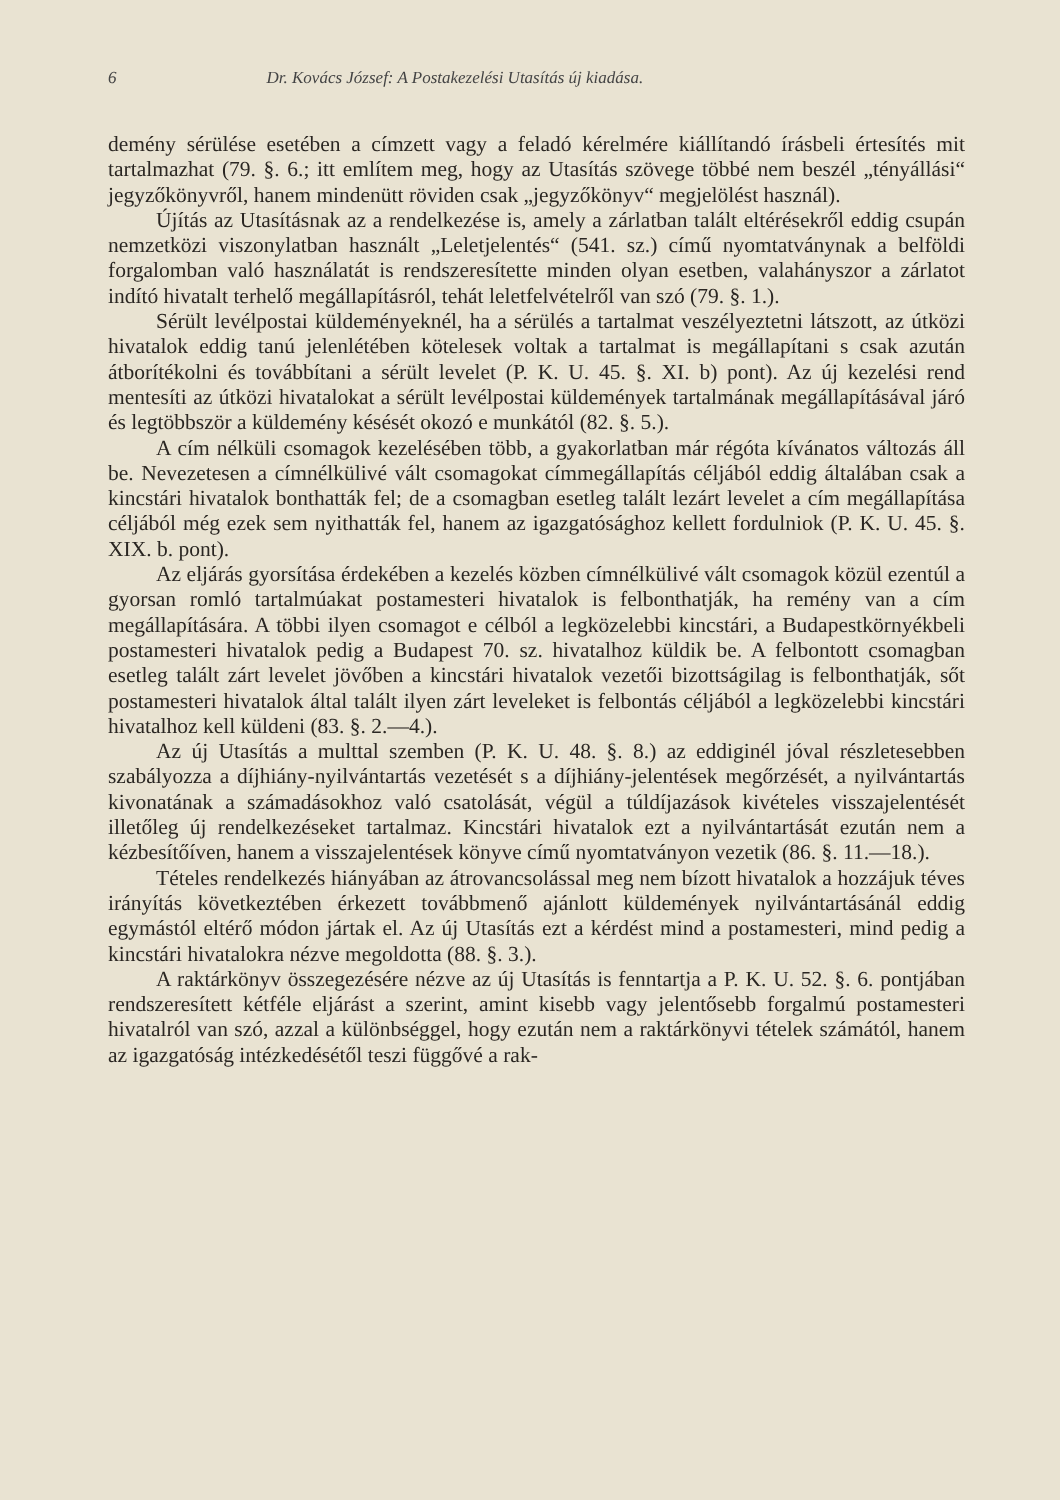6 Dr. Kovács József: A Postakezelési Utasítás új kiadása.
demény sérülése esetében a címzett vagy a feladó kérelmére kiállítandó írásbeli értesítés mit tartalmazhat (79. §. 6.; itt említem meg, hogy az Utasítás szövege többé nem beszél „tényállási“ jegyzőkönyvről, hanem mindenütt röviden csak „jegyzőkönyv“ megjelölést használ).
Újítás az Utasításnak az a rendelkezése is, amely a zárlatban talált eltérésekről eddig csupán nemzetközi viszonylatban használt „Leletjelentés“ (541. sz.) című nyomtatványnak a belföldi forgalomban való használatát is rendszeresítette minden olyan esetben, valahányszor a zárlatot indító hivatalt terhelő megállapításról, tehát leletfelvételről van szó (79. §. 1.).
Sérült levélpostai küldeményeknél, ha a sérülés a tartalmat veszélyeztetni látszott, az útközi hivatalok eddig tanú jelenlétében kötelesek voltak a tartalmat is megállapítani s csak azután átborítékolni és továbbítani a sérült levelet (P. K. U. 45. §. XI. b) pont). Az új kezelési rend mentesíti az útközi hivatalokat a sérült levélpostai küldemények tartalmának megállapításával járó és legtöbbször a küldemény késését okozó e munkától (82. §. 5.).
A cím nélküli csomagok kezelésében több, a gyakorlatban már régóta kívánatos változás áll be. Nevezetesen a címnélkülivé vált csomagokat címmegállapítás céljából eddig általában csak a kincstári hivatalok bonthatták fel; de a csomagban esetleg talált lezárt levelet a cím megállapítása céljából még ezek sem nyithatták fel, hanem az igazgatósághoz kellett fordulniok (P. K. U. 45. §. XIX. b. pont).
Az eljárás gyorsítása érdekében a kezelés közben címnélkülivé vált csomagok közül ezentúl a gyorsan romló tartalmúakat postamesteri hivatalok is felbonthatják, ha remény van a cím megállapítására. A többi ilyen csomagot e célból a legközelebbi kincstári, a Budapestkörnyékbeli postamesteri hivatalok pedig a Budapest 70. sz. hivatalhoz küldik be. A felbontott csomagban esetleg talált zárt levelet jövőben a kincstári hivatalok vezetői bizottságilag is felbonthatják, sőt postamesteri hivatalok által talált ilyen zárt leveleket is felbontás céljából a legközelebbi kincstári hivatalhoz kell küldeni (83. §. 2.—4.).
Az új Utasítás a multtal szemben (P. K. U. 48. §. 8.) az eddiginél jóval részletesebben szabályozza a díjhiány-nyilvántartás vezetését s a díjhiány-jelentések megőrzését, a nyilvántartás kivonatának a számadásokhoz való csatolását, végül a túldíjazások kivételes visszajelentését illetőleg új rendelkezéseket tartalmaz. Kincstári hivatalok ezt a nyilvántartását ezután nem a kézbesítőíven, hanem a visszajelentések könyve című nyomtatványon vezetik (86. §. 11.—18.).
Tételes rendelkezés hiányában az átrovancsolással meg nem bízott hivatalok a hozzájuk téves irányítás következtében érkezett továbbmenő ajánlott küldemények nyilvántartásánál eddig egymástól eltérő módon jártak el. Az új Utasítás ezt a kérdést mind a postamesteri, mind pedig a kincstári hivatalokra nézve megoldotta (88. §. 3.).
A raktárkönyv összegezésére nézve az új Utasítás is fenntartja a P. K. U. 52. §. 6. pontjában rendszeresített kétféle eljárást a szerint, amint kisebb vagy jelentősebb forgalmú postamesteri hivatalról van szó, azzal a különbséggel, hogy ezután nem a raktárkönyvi tételek számától, hanem az igazgatóság intézkedésétől teszi függővé a rak-